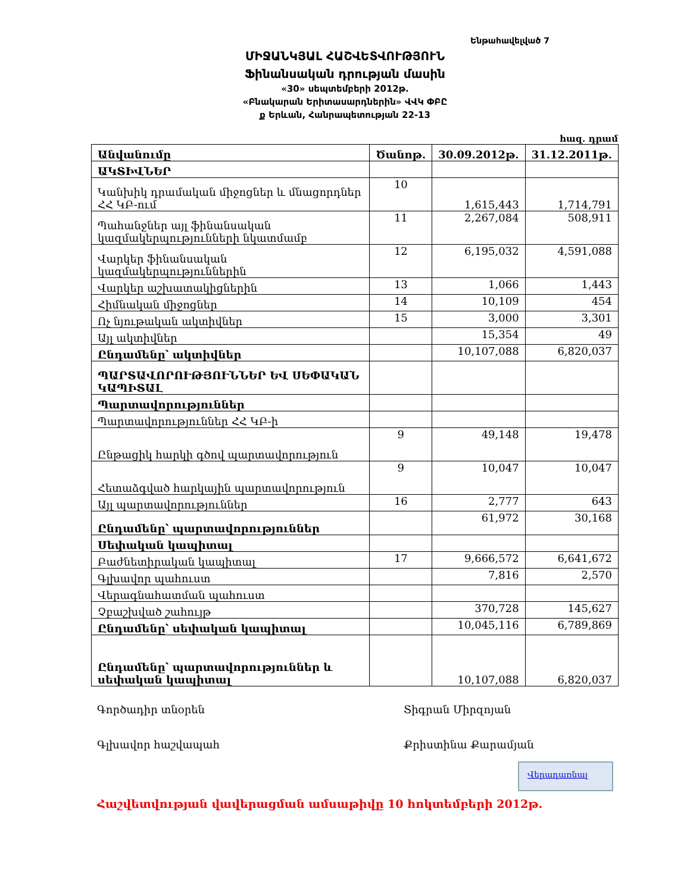Ենթահավելված 7
ՄԻՋԱՆԿՅԱԼ ՀԱՇՎԵՏՎՈՒԹՅՈՒՆ
Ֆինանսական դրության մասին
«30» սեպտեմբերի 2012թ.
«Բնակարան Երիտասարդներին» ՎՎԿ ՓԲԸ
ք Երևան, Հանրապետության 22-13
հազ. դրամ
| Անվանումը | Ծանոթ. | 30.09.2012թ. | 31.12.2011թ. |
| --- | --- | --- | --- |
| ԱԿՏԻՎՆԵՐ | | | |
| Կանխիկ դրամական միջոցներ և մնացորդներ ՀՀ ԿԲ-ում | 10 | 1,615,443 | 1,714,791 |
| Պահանջներ այլ ֆինանսական կազմակերպությունների նկատմամբ | 11 | 2,267,084 | 508,911 |
| Վարկեր ֆինանսական կազմակերպություններին | 12 | 6,195,032 | 4,591,088 |
| Վարկեր աշխատակիցներին | 13 | 1,066 | 1,443 |
| Հիմնական միջոցներ | 14 | 10,109 | 454 |
| Ոչ նյութական ակտիվներ | 15 | 3,000 | 3,301 |
| Այլ ակտիվներ | | 15,354 | 49 |
| Ընդամենը՝ ակտիվներ | | 10,107,088 | 6,820,037 |
| ՊԱՐՏԱՎՈՐՈՒԹՅՈՒՆՆԵՐ ԵՎ ՍԵՓԱԿԱՆ ԿԱՊԻՏԱԼ | | | |
| Պարտավորություններ | | | |
| Պարտավորություններ ՀՀ ԿԲ-ի | | | |
| Ընթացիկ հարկի գծով պարտավորություն | 9 | 49,148 | 19,478 |
| Հետաձգված հարկային պարտավորություն | 9 | 10,047 | 10,047 |
| Այլ պարտավորություններ | 16 | 2,777 | 643 |
| Ընդամենը՝ պարտավորություններ | | 61,972 | 30,168 |
| Սեփական կապիտալ | | | |
| Բաժնետիրական կապիտալ | 17 | 9,666,572 | 6,641,672 |
| Գլխավոր պահուստ | | 7,816 | 2,570 |
| Վերագնահատման պահուստ | | | |
| Չբաշխված շահույթ | | 370,728 | 145,627 |
| Ընդամենը՝ սեփական կապիտալ | | 10,045,116 | 6,789,869 |
| Ընդամենը՝ պարտավորություններ և սեփական կապիտալ | | 10,107,088 | 6,820,037 |
Գործադիր տնօրեն Տիգրան Միրզոյան
Գլխավոր հաշվապահ Քրիստինա Քարամյան
Վերադառնալ
Հաշվետվության վավերացման ամսաթիվը 10 հոկտեմբերի 2012թ.